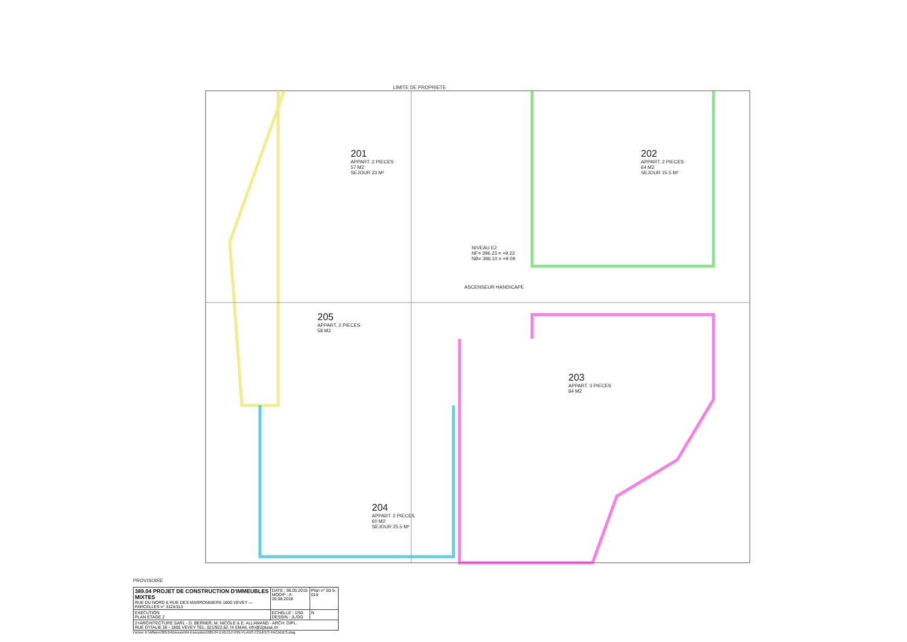201
APPART. 2 PIECES
57 M2
SEJOUR 23 M²
202
APPART. 2 PIECES
64 M2
SEJOUR 15.5 M²
203
APPART. 3 PIECES
84 M2
204
APPART. 2 PIECES
60 M2
SEJOUR 25.5 M²
205
APPART. 2 PIECES
58 M2
NIVEAU E2
NF= 396.23 = +9.22
NB= 396.10 = +9.09
ASCENSEUR HANDICAPE
LIMITE DE PROPRIETE
PROVISOIRE
| 389.04 PROJET DE CONSTRUCTION D'IMMEUBLES MIXTES RUE DU NORD & RUE DES MARRONNIERS 1800 VEVEY — PARCELLES n° 312&313 | DATE : 06.05.2015 MODIF : A 20.08.2018 | Plan n° 50-5-010 |
| EXECUTION PLAN ETAGE 2 | ECHELLE : 1/50 DESSIN : JL/DG | N |
| 2+ARCHITECTURE SARL - D. BERNER, M. NICOLE & E. ALLAMAND - ARCH. DIPL. RUE D'ITALIE 26 - 1800 VEVEY TEL. 021/922.62.74 EMAIL info@2plusa.ch | | |
Fichier K:\Affaire\389.04\Dessin\04-Exécution\389.04 EXECUTION PLANS COUPES FACADES.dwg